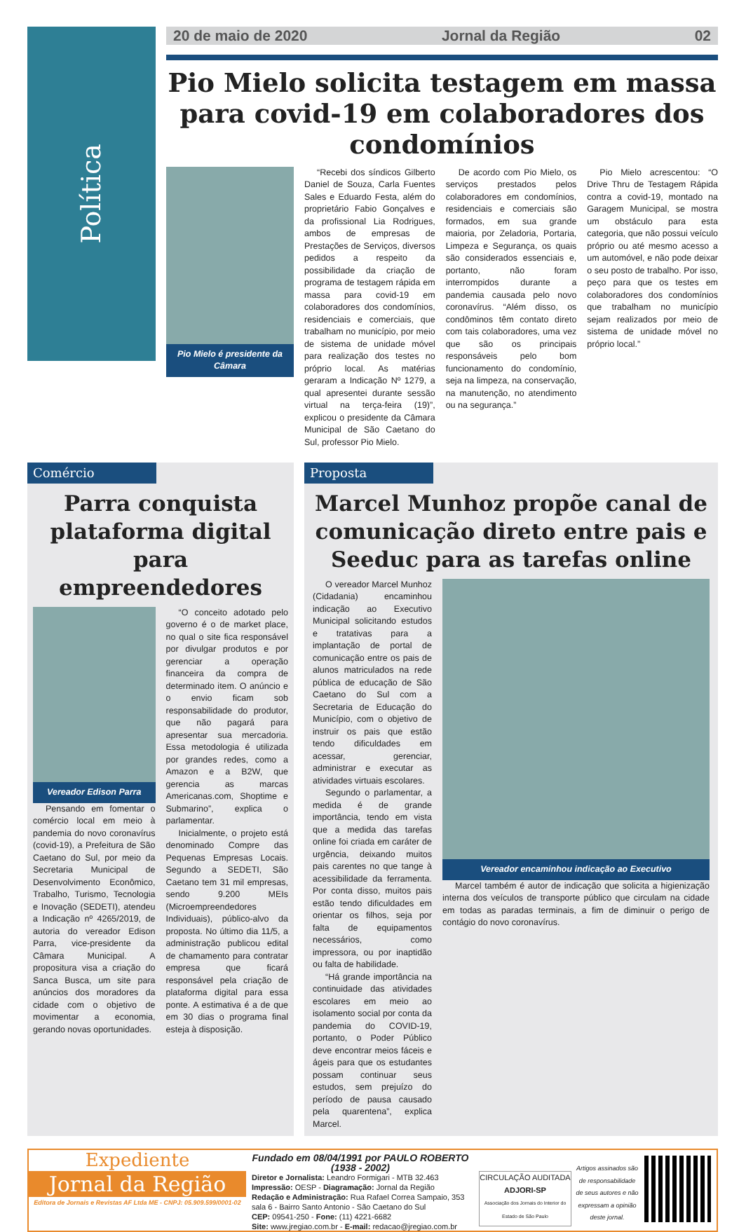Política
20 de maio de 2020 Jornal da Região 02
Pio Mielo solicita testagem em massa para covid-19 em colaboradores dos condomínios
Pio Mielo é presidente da Câmara
“Recebi dos síndicos Gilberto Daniel de Souza, Carla Fuentes Sales e Eduardo Festa, além do proprietário Fabio Gonçalves e da profissional Lia Rodrigues, ambos de empresas de Prestações de Serviços, diversos pedidos a respeito da possibilidade da criação de programa de testagem rápida em massa para covid-19 em colaboradores dos condomínios, residenciais e comerciais, que trabalham no município, por meio de sistema de unidade móvel para realização dos testes no próprio local. As matérias geraram a Indicação Nº 1279, a qual apresentei durante sessão virtual na terça-feira (19)”, explicou o presidente da Câmara Municipal de São Caetano do Sul, professor Pio Mielo.
De acordo com Pio Mielo, os serviços prestados pelos colaboradores em condomínios, residenciais e comerciais são formados, em sua grande maioria, por Zeladoria, Portaria, Limpeza e Segurança, os quais são considerados essenciais e, portanto, não foram interrompidos durante a pandemia causada pelo novo coronavírus. “Além disso, os condôminos têm contato direto com tais colaboradores, uma vez que são os principais responsáveis pelo bom funcionamento do condomínio, seja na limpeza, na conservação, na manutenção, no atendimento ou na segurança.”
Pio Mielo acrescentou: “O Drive Thru de Testagem Rápida contra a covid-19, montado na Garagem Municipal, se mostra um obstáculo para esta categoria, que não possui veículo próprio ou até mesmo acesso a um automóvel, e não pode deixar o seu posto de trabalho. Por isso, peço para que os testes em colaboradores dos condomínios que trabalham no município sejam realizados por meio de sistema de unidade móvel no próprio local.”
Comércio
Parra conquista plataforma digital para empreendedores
Vereador Edison Parra
Pensando em fomentar o comércio local em meio à pandemia do novo coronavírus (covid-19), a Prefeitura de São Caetano do Sul, por meio da Secretaria Municipal de Desenvolvimento Econômico, Trabalho, Turismo, Tecnologia e Inovação (SEDETI), atendeu a Indicação nº 4265/2019, de autoria do vereador Edison Parra, vice-presidente da Câmara Municipal. A propositura visa a criação do Sanca Busca, um site para anúncios dos moradores da cidade com o objetivo de movimentar a economia, gerando novas oportunidades.
“O conceito adotado pelo governo é o de market place, no qual o site fica responsável por divulgar produtos e por gerenciar a operação financeira da compra de determinado item. O anúncio e o envio ficam sob responsabilidade do produtor, que não pagará para apresentar sua mercadoria. Essa metodologia é utilizada por grandes redes, como a Amazon e a B2W, que gerencia as marcas Americanas.com, Shoptime e Submarino”, explica o parlamentar.
Inicialmente, o projeto está denominado Compre das Pequenas Empresas Locais. Segundo a SEDETI, São Caetano tem 31 mil empresas, sendo 9.200 MEIs (Microempreendedores Individuais), público-alvo da proposta. No último dia 11/5, a administração publicou edital de chamamento para contratar empresa que ficará responsável pela criação de plataforma digital para essa ponte. A estimativa é a de que em 30 dias o programa final esteja à disposição.
Proposta
Marcel Munhoz propõe canal de comunicação direto entre pais e Seeduc para as tarefas online
O vereador Marcel Munhoz (Cidadania) encaminhou indicação ao Executivo Municipal solicitando estudos e tratativas para a implantação de portal de comunicação entre os pais de alunos matriculados na rede pública de educação de São Caetano do Sul com a Secretaria de Educação do Município, com o objetivo de instruir os pais que estão tendo dificuldades em acessar, gerenciar, administrar e executar as atividades virtuais escolares.
Segundo o parlamentar, a medida é de grande importância, tendo em vista que a medida das tarefas online foi criada em caráter de urgência, deixando muitos pais carentes no que tange à acessibilidade da ferramenta. Por conta disso, muitos pais estão tendo dificuldades em orientar os filhos, seja por falta de equipamentos necessários, como impressora, ou por inaptidão ou falta de habilidade.
“Há grande importância na continuidade das atividades escolares em meio ao isolamento social por conta da pandemia do COVID-19, portanto, o Poder Público deve encontrar meios fáceis e ágeis para que os estudantes possam continuar seus estudos, sem prejuízo do período de pausa causado pela quarentena”, explica Marcel.
Vereador encaminhou indicação ao Executivo
Marcel também é autor de indicação que solicita a higienização interna dos veículos de transporte público que circulam na cidade em todas as paradas terminais, a fim de diminuir o perigo de contágio do novo coronavírus.
Expediente
Jornal da Região
Editora de Jornais e Revistas AF Ltda ME - CNPJ: 05.909.599/0001-02
Fundado em 08/04/1991 por PAULO ROBERTO (1938 - 2002)
Diretor e Jornalista: Leandro Formigari - MTB 32.463
Impressão: OESP - Diagramação: Jornal da Região
Redação e Administração: Rua Rafael Correa Sampaio, 353 sala 6 - Bairro Santo Antonio - São Caetano do Sul
CEP: 09541-250 - Fone: (11) 4221-6682
Site: www.jregiao.com.br - E-mail: redacao@jregiao.com.br
CIRCULAÇÃO AUDITADA
ADJORI-SP
Associação dos Jornais do Interior do Estado de São Paulo
Artigos assinados são de responsabilidade de seus autores e não expressam a opinião deste jornal.